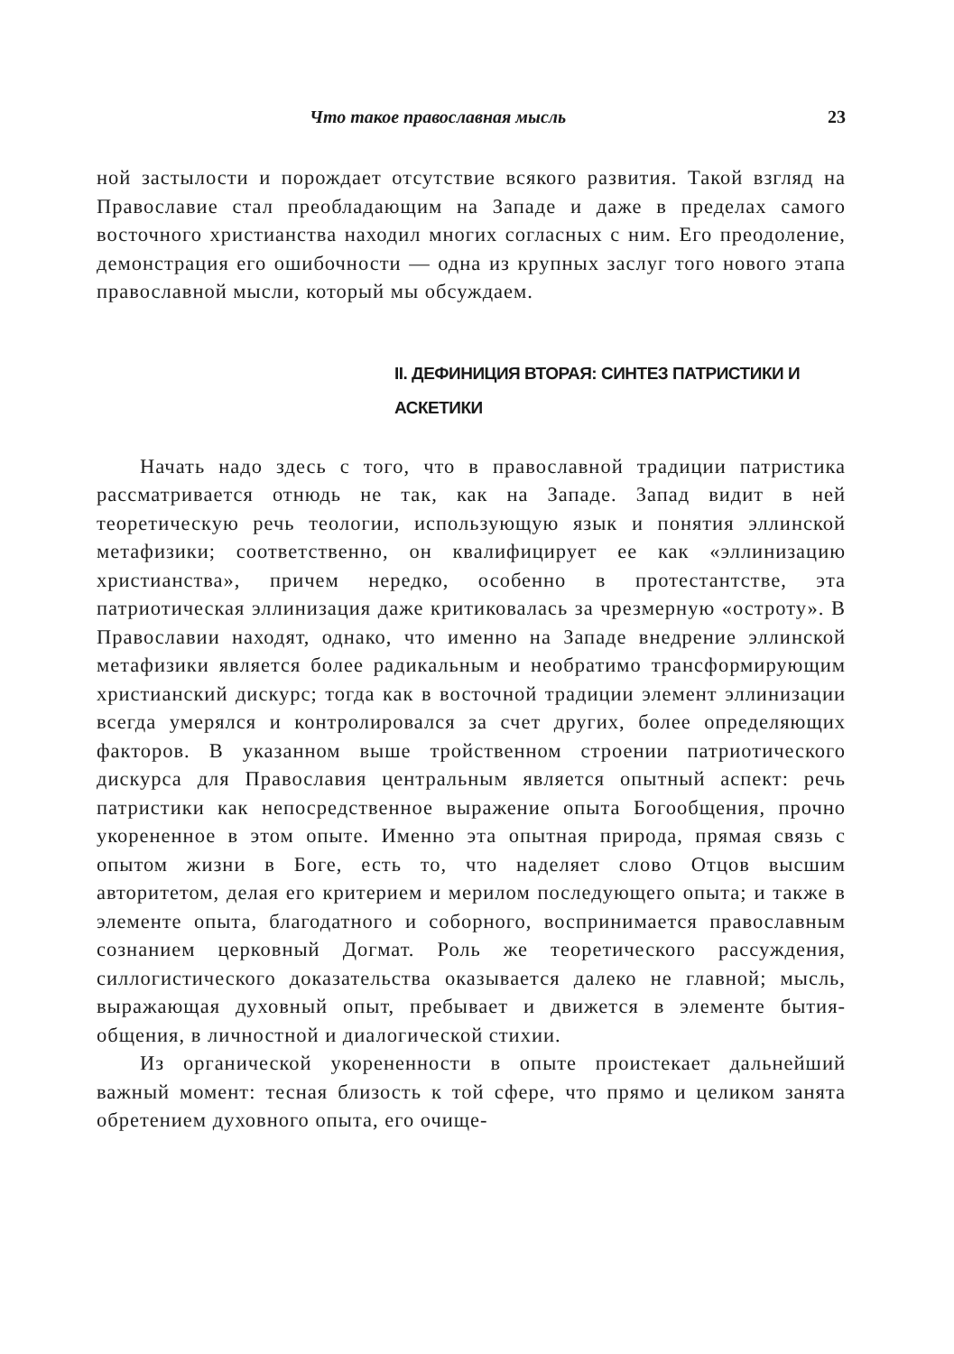Что такое православная мысль 23
ной застылости и порождает отсутствие всякого развития. Такой взгляд на Православие стал преобладающим на Западе и даже в пределах самого восточного христианства находил многих согласных с ним. Его преодоление, демонстрация его ошибочности — одна из крупных заслуг того нового этапа православной мысли, который мы обсуждаем.
II. ДЕФИНИЦИЯ ВТОРАЯ: СИНТЕЗ ПАТРИСТИКИ И АСКЕТИКИ
Начать надо здесь с того, что в православной традиции патристика рассматривается отнюдь не так, как на Западе. Запад видит в ней теоретическую речь теологии, использующую язык и понятия эллинской метафизики; соответственно, он квалифицирует ее как «эллинизацию христианства», причем нередко, особенно в протестантстве, эта патриотическая эллинизация даже критиковалась за чрезмерную «остроту». В Православии находят, однако, что именно на Западе внедрение эллинской метафизики является более радикальным и необратимо трансформирующим христианский дискурс; тогда как в восточной традиции элемент эллинизации всегда умерялся и контролировался за счет других, более определяющих факторов. В указанном выше тройственном строении патриотического дискурса для Православия центральным является опытный аспект: речь патристики как непосредственное выражение опыта Богообщения, прочно укорененное в этом опыте. Именно эта опытная природа, прямая связь с опытом жизни в Боге, есть то, что наделяет слово Отцов высшим авторитетом, делая его критерием и мерилом последующего опыта; и также в элементе опыта, благодатного и соборного, воспринимается православным сознанием церковный Догмат. Роль же теоретического рассуждения, силлогистического доказательства оказывается далеко не главной; мысль, выражающая духовный опыт, пребывает и движется в элементе бытия-общения, в личностной и диалогической стихии.
Из органической укорененности в опыте проистекает дальнейший важный момент: тесная близость к той сфере, что прямо и целиком занята обретением духовного опыта, его очище-